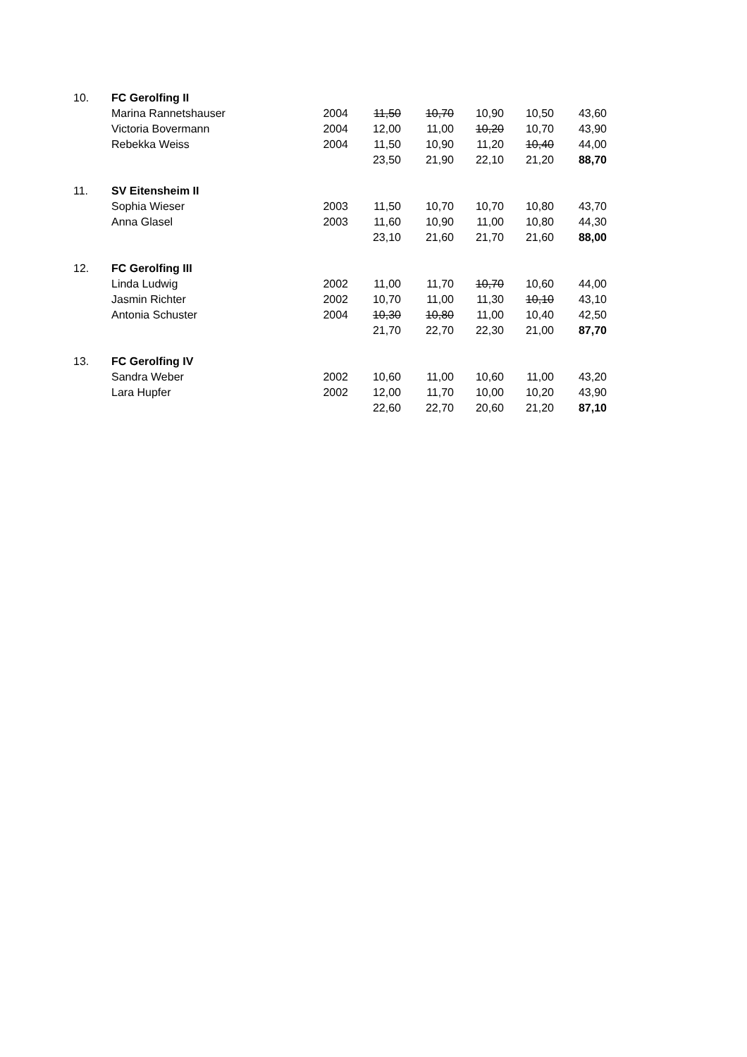| 10. | FC Gerolfing II | | | | | | |
| | Marina Rannetshauser | 2004 | 11,50 | 10,70 | 10,90 | 10,50 | 43,60 |
| | Victoria Bovermann | 2004 | 12,00 | 11,00 | 10,20 | 10,70 | 43,90 |
| | Rebekka Weiss | 2004 | 11,50 | 10,90 | 11,20 | 10,40 | 44,00 |
| | | | 23,50 | 21,90 | 22,10 | 21,20 | 88,70 |
| 11. | SV Eitensheim II | | | | | | |
| | Sophia Wieser | 2003 | 11,50 | 10,70 | 10,70 | 10,80 | 43,70 |
| | Anna Glasel | 2003 | 11,60 | 10,90 | 11,00 | 10,80 | 44,30 |
| | | | 23,10 | 21,60 | 21,70 | 21,60 | 88,00 |
| 12. | FC Gerolfing III | | | | | | |
| | Linda Ludwig | 2002 | 11,00 | 11,70 | 10,70 | 10,60 | 44,00 |
| | Jasmin Richter | 2002 | 10,70 | 11,00 | 11,30 | 10,10 | 43,10 |
| | Antonia Schuster | 2004 | 10,30 | 10,80 | 11,00 | 10,40 | 42,50 |
| | | | 21,70 | 22,70 | 22,30 | 21,00 | 87,70 |
| 13. | FC Gerolfing IV | | | | | | |
| | Sandra Weber | 2002 | 10,60 | 11,00 | 10,60 | 11,00 | 43,20 |
| | Lara Hupfer | 2002 | 12,00 | 11,70 | 10,00 | 10,20 | 43,90 |
| | | | 22,60 | 22,70 | 20,60 | 21,20 | 87,10 |